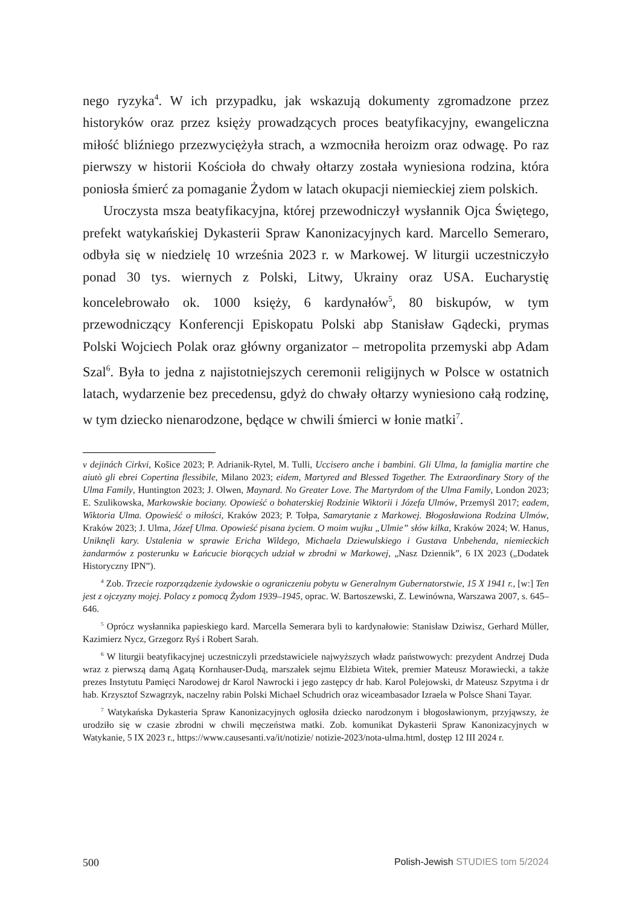nego ryzyka<sup>4</sup>. W ich przypadku, jak wskazują dokumenty zgromadzone przez historyków oraz przez księży prowadzących proces beatyfikacyjny, ewangeliczna miłość bliźniego przezwyciężyła strach, a wzmocniła heroizm oraz odwagę. Po raz pierwszy w historii Kościoła do chwały ołtarzy została wyniesiona rodzina, która poniosła śmierć za pomaganie Żydom w latach okupacji niemieckiej ziem polskich.
Uroczysta msza beatyfikacyjna, której przewodniczył wysłannik Ojca Świętego, prefekt watykańskiej Dykasterii Spraw Kanonizacyjnych kard. Marcello Semeraro, odbyła się w niedzielę 10 września 2023 r. w Markowej. W liturgii uczestniczyło ponad 30 tys. wiernych z Polski, Litwy, Ukrainy oraz USA. Eucharystię koncelebrowało ok. 1000 księży, 6 kardynałów<sup>5</sup>, 80 biskupów, w tym przewodniczący Konferencji Episkopatu Polski abp Stanisław Gądecki, prymas Polski Wojciech Polak oraz główny organizator – metropolita przemyski abp Adam Szal<sup>6</sup>. Była to jedna z najistotniejszych ceremonii religijnych w Polsce w ostatnich latach, wydarzenie bez precedensu, gdyż do chwały ołtarzy wyniesiono całą rodzinę, w tym dziecko nienarodzone, będące w chwili śmierci w łonie matki<sup>7</sup>.
v dejinách Cirkvi, Košice 2023; P. Adrianik-Rytel, M. Tulli, Uccisero anche i bambini. Gli Ulma, la famiglia martire che aiutò gli ebrei Copertina flessibile, Milano 2023; eidem, Martyred and Blessed Together. The Extraordinary Story of the Ulma Family, Huntington 2023; J. Olwen, Maynard. No Greater Love. The Martyrdom of the Ulma Family, London 2023; E. Szulikowska, Markowskie bociany. Opowieść o bohaterskiej Rodzinie Wiktorii i Józefa Ulmów, Przemyśl 2017; eadem, Wiktoria Ulma. Opowieść o miłości, Kraków 2023; P. Tołpa, Samarytanie z Markowej. Błogosławiona Rodzina Ulmów, Kraków 2023; J. Ulma, Józef Ulma. Opowieść pisana życiem. O moim wujku „Ulmie” słów kilka, Kraków 2024; W. Hanus, Uniknęli kary. Ustalenia w sprawie Ericha Wildego, Michaela Dziewulskiego i Gustava Unbehenda, niemieckich żandarmów z posterunku w Łańcucie biorących udział w zbrodni w Markowej, „Nasz Dziennik”, 6 IX 2023 („Dodatek Historyczny IPN”).
<sup>4</sup> Zob. Trzecie rozporządzenie żydowskie o ograniczeniu pobytu w Generalnym Gubernatorstwie, 15 X 1941 r., [w:] Ten jest z ojczyzny mojej. Polacy z pomocą Żydom 1939–1945, oprac. W. Bartoszewski, Z. Lewinówna, Warszawa 2007, s. 645–646.
<sup>5</sup> Oprócz wysłannika papieskiego kard. Marcella Semerara byli to kardynałowie: Stanisław Dziwisz, Gerhard Müller, Kazimierz Nycz, Grzegorz Ryś i Robert Sarah.
<sup>6</sup> W liturgii beatyfikacyjnej uczestniczyli przedstawiciele najwyższych władz państwowych: prezydent Andrzej Duda wraz z pierwszą damą Agatą Kornhauser-Dudą, marszałek sejmu Elżbieta Witek, premier Mateusz Morawiecki, a także prezes Instytutu Pamięci Narodowej dr Karol Nawrocki i jego zastępcy dr hab. Karol Polejowski, dr Mateusz Szpytma i dr hab. Krzysztof Szwagrzyk, naczelny rabin Polski Michael Schudrich oraz wiceambasador Izraela w Polsce Shani Tayar.
<sup>7</sup> Watykańska Dykasteria Spraw Kanonizacyjnych ogłosiła dziecko narodzonym i błogosławionym, przyjąwszy, że urodziło się w czasie zbrodni w chwili męczeństwa matki. Zob. komunikat Dykasterii Spraw Kanonizacyjnych w Watykanie, 5 IX 2023 r., https://www.causesanti.va/it/notizie/ notizie-2023/nota-ulma.html, dostęp 12 III 2024 r.
500 Polish-Jewish STUDIES tom 5/2024